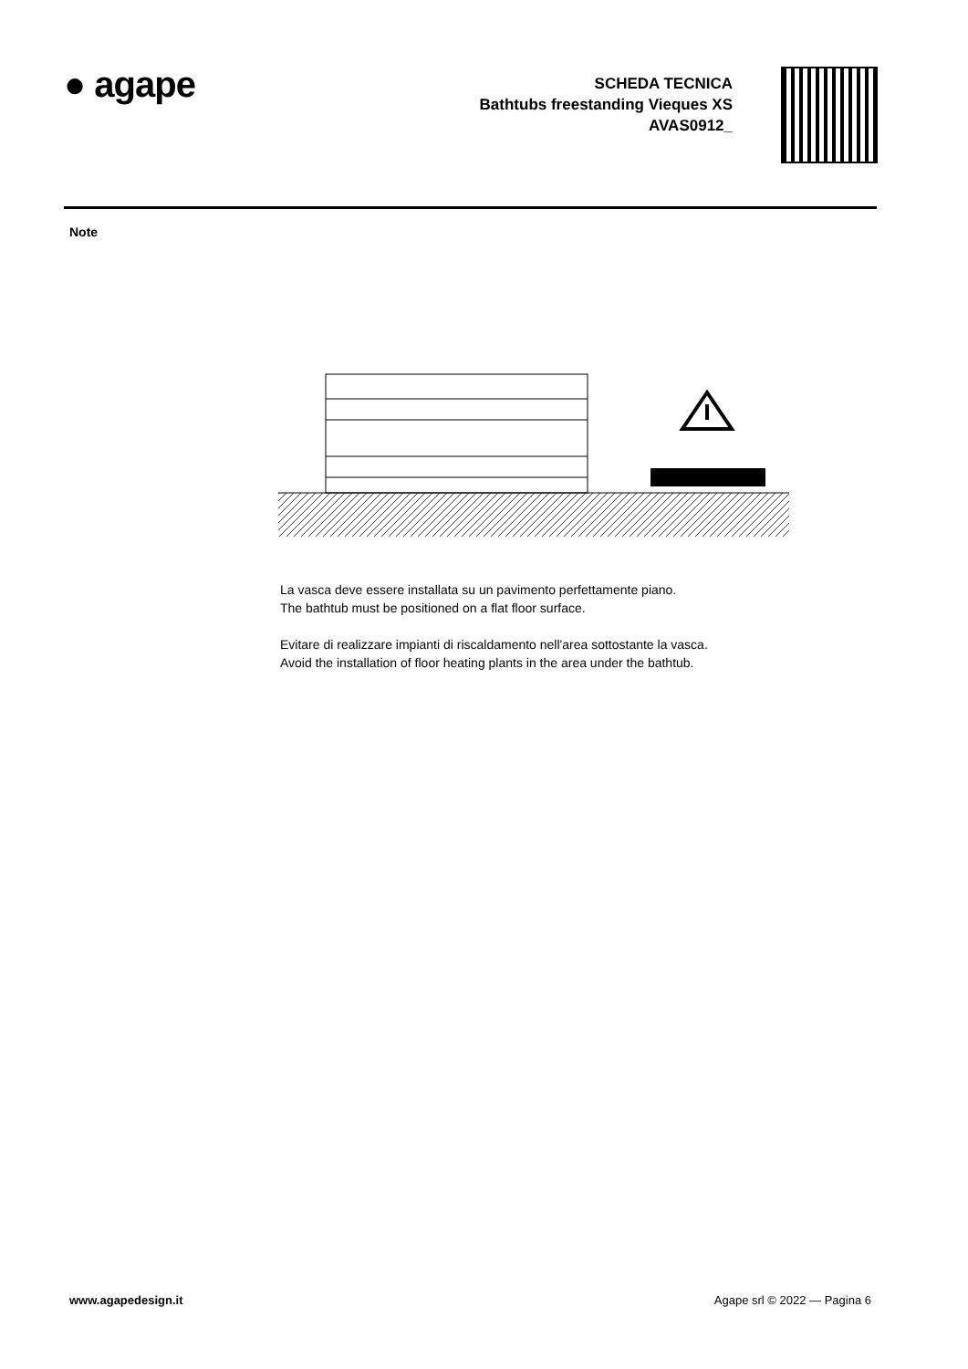● agape
SCHEDA TECNICA
Bathtubs freestanding Vieques XS
AVAS0912_
Note
La vasca deve essere installata su un pavimento perfettamente piano.
The bathtub must be positioned on a flat floor surface.
Evitare di realizzare impianti di riscaldamento nell'area sottostante la vasca.
Avoid the installation of floor heating plants in the area under the bathtub.
www.agapedesign.it Agape srl © 2022 — Pagina 6